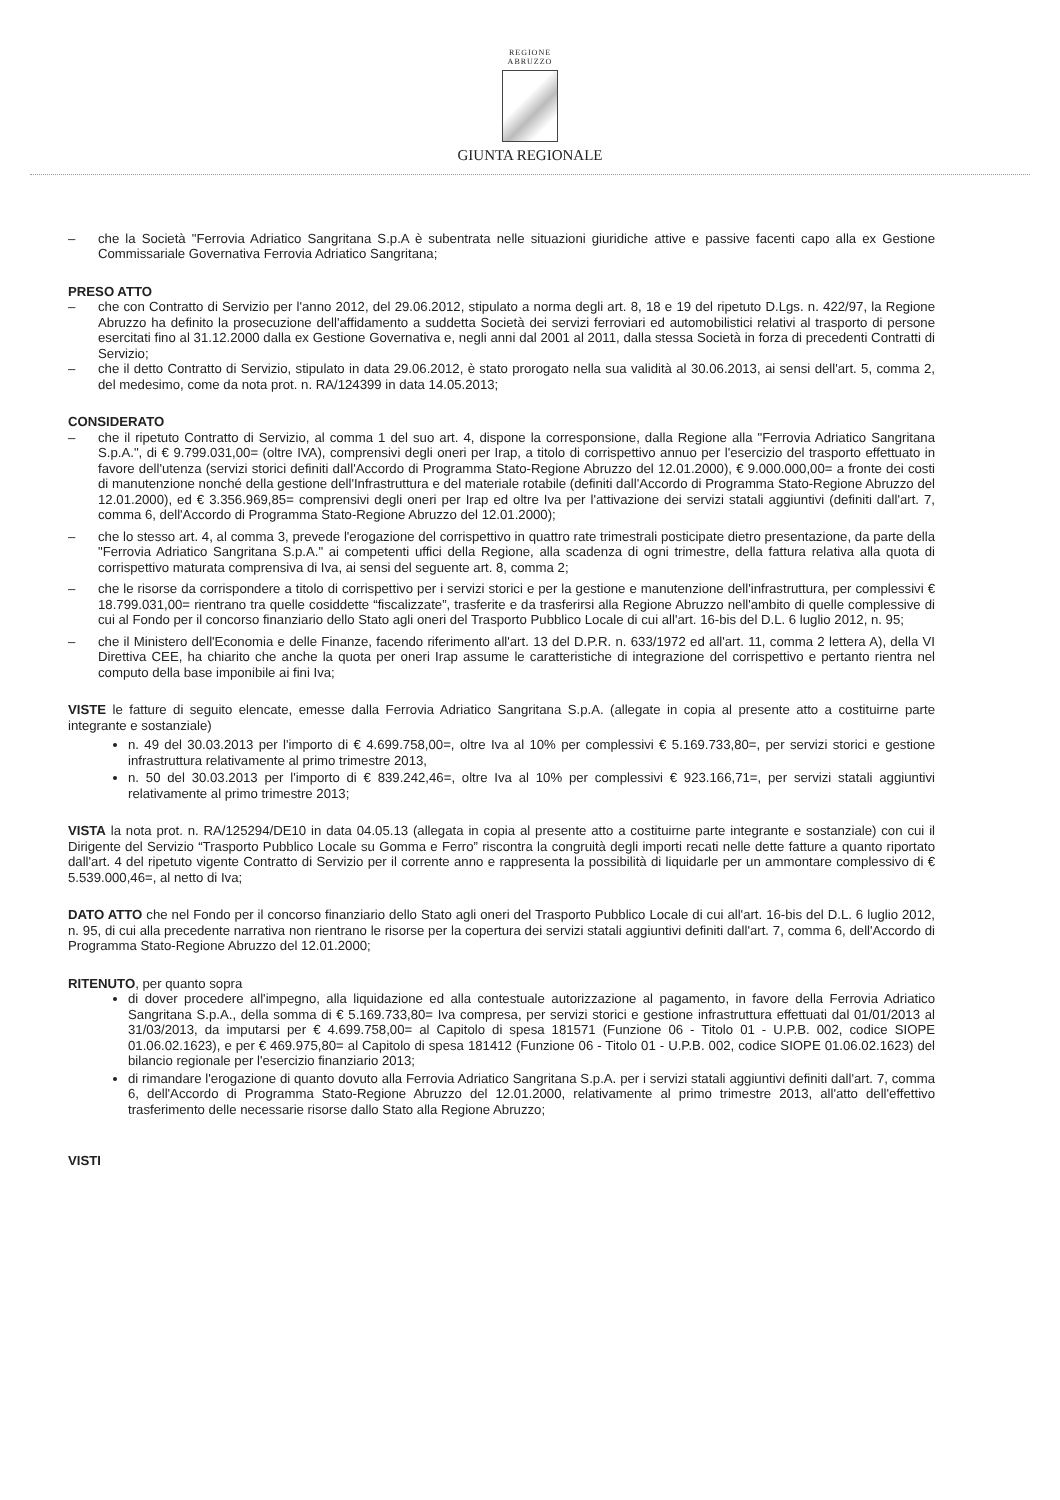REGIONE
ABRUZZO
GIUNTA REGIONALE
– che la Società "Ferrovia Adriatico Sangritana S.p.A è subentrata nelle situazioni giuridiche attive e passive facenti capo alla ex Gestione Commissariale Governativa Ferrovia Adriatico Sangritana;
PRESO ATTO
– che con Contratto di Servizio per l'anno 2012, del 29.06.2012, stipulato a norma degli art. 8, 18 e 19 del ripetuto D.Lgs. n. 422/97, la Regione Abruzzo ha definito la prosecuzione dell'affidamento a suddetta Società dei servizi ferroviari ed automobilistici relativi al trasporto di persone esercitati fino al 31.12.2000 dalla ex Gestione Governativa e, negli anni dal 2001 al 2011, dalla stessa Società in forza di precedenti Contratti di Servizio;
– che il detto Contratto di Servizio, stipulato in data 29.06.2012, è stato prorogato nella sua validità al 30.06.2013, ai sensi dell'art. 5, comma 2, del medesimo, come da nota prot. n. RA/124399 in data 14.05.2013;
CONSIDERATO
– che il ripetuto Contratto di Servizio, al comma 1 del suo art. 4, dispone la corresponsione, dalla Regione alla "Ferrovia Adriatico Sangritana S.p.A.", di € 9.799.031,00= (oltre IVA), comprensivi degli oneri per Irap, a titolo di corrispettivo annuo per l'esercizio del trasporto effettuato in favore dell'utenza (servizi storici definiti dall'Accordo di Programma Stato-Regione Abruzzo del 12.01.2000), € 9.000.000,00= a fronte dei costi di manutenzione nonché della gestione dell'Infrastruttura e del materiale rotabile (definiti dall'Accordo di Programma Stato-Regione Abruzzo del 12.01.2000), ed € 3.356.969,85= comprensivi degli oneri per Irap ed oltre Iva per l'attivazione dei servizi statali aggiuntivi (definiti dall'art. 7, comma 6, dell'Accordo di Programma Stato-Regione Abruzzo del 12.01.2000);
– che lo stesso art. 4, al comma 3, prevede l'erogazione del corrispettivo in quattro rate trimestrali posticipate dietro presentazione, da parte della "Ferrovia Adriatico Sangritana S.p.A." ai competenti uffici della Regione, alla scadenza di ogni trimestre, della fattura relativa alla quota di corrispettivo maturata comprensiva di Iva, ai sensi del seguente art. 8, comma 2;
– che le risorse da corrispondere a titolo di corrispettivo per i servizi storici e per la gestione e manutenzione dell'infrastruttura, per complessivi € 18.799.031,00= rientrano tra quelle cosiddette “fiscalizzate”, trasferite e da trasferirsi alla Regione Abruzzo nell'ambito di quelle complessive di cui al Fondo per il concorso finanziario dello Stato agli oneri del Trasporto Pubblico Locale di cui all'art. 16-bis del D.L. 6 luglio 2012, n. 95;
– che il Ministero dell'Economia e delle Finanze, facendo riferimento all'art. 13 del D.P.R. n. 633/1972 ed all'art. 11, comma 2 lettera A), della VI Direttiva CEE, ha chiarito che anche la quota per oneri Irap assume le caratteristiche di integrazione del corrispettivo e pertanto rientra nel computo della base imponibile ai fini Iva;
VISTE le fatture di seguito elencate, emesse dalla Ferrovia Adriatico Sangritana S.p.A. (allegate in copia al presente atto a costituirne parte integrante e sostanziale)
n. 49 del 30.03.2013 per l'importo di € 4.699.758,00=, oltre Iva al 10% per complessivi € 5.169.733,80=, per servizi storici e gestione infrastruttura relativamente al primo trimestre 2013,
n. 50 del 30.03.2013 per l'importo di € 839.242,46=, oltre Iva al 10% per complessivi € 923.166,71=, per servizi statali aggiuntivi relativamente al primo trimestre 2013;
VISTA la nota prot. n. RA/125294/DE10 in data 04.05.13 (allegata in copia al presente atto a costituirne parte integrante e sostanziale) con cui il Dirigente del Servizio “Trasporto Pubblico Locale su Gomma e Ferro” riscontra la congruità degli importi recati nelle dette fatture a quanto riportato dall'art. 4 del ripetuto vigente Contratto di Servizio per il corrente anno e rappresenta la possibilità di liquidarle per un ammontare complessivo di € 5.539.000,46=, al netto di Iva;
DATO ATTO che nel Fondo per il concorso finanziario dello Stato agli oneri del Trasporto Pubblico Locale di cui all'art. 16-bis del D.L. 6 luglio 2012, n. 95, di cui alla precedente narrativa non rientrano le risorse per la copertura dei servizi statali aggiuntivi definiti dall'art. 7, comma 6, dell'Accordo di Programma Stato-Regione Abruzzo del 12.01.2000;
RITENUTO, per quanto sopra
di dover procedere all'impegno, alla liquidazione ed alla contestuale autorizzazione al pagamento, in favore della Ferrovia Adriatico Sangritana S.p.A., della somma di € 5.169.733,80= Iva compresa, per servizi storici e gestione infrastruttura effettuati dal 01/01/2013 al 31/03/2013, da imputarsi per € 4.699.758,00= al Capitolo di spesa 181571 (Funzione 06 - Titolo 01 - U.P.B. 002, codice SIOPE 01.06.02.1623), e per € 469.975,80= al Capitolo di spesa 181412 (Funzione 06 - Titolo 01 - U.P.B. 002, codice SIOPE 01.06.02.1623) del bilancio regionale per l'esercizio finanziario 2013;
di rimandare l'erogazione di quanto dovuto alla Ferrovia Adriatico Sangritana S.p.A. per i servizi statali aggiuntivi definiti dall'art. 7, comma 6, dell'Accordo di Programma Stato-Regione Abruzzo del 12.01.2000, relativamente al primo trimestre 2013, all'atto dell'effettivo trasferimento delle necessarie risorse dallo Stato alla Regione Abruzzo;
VISTI